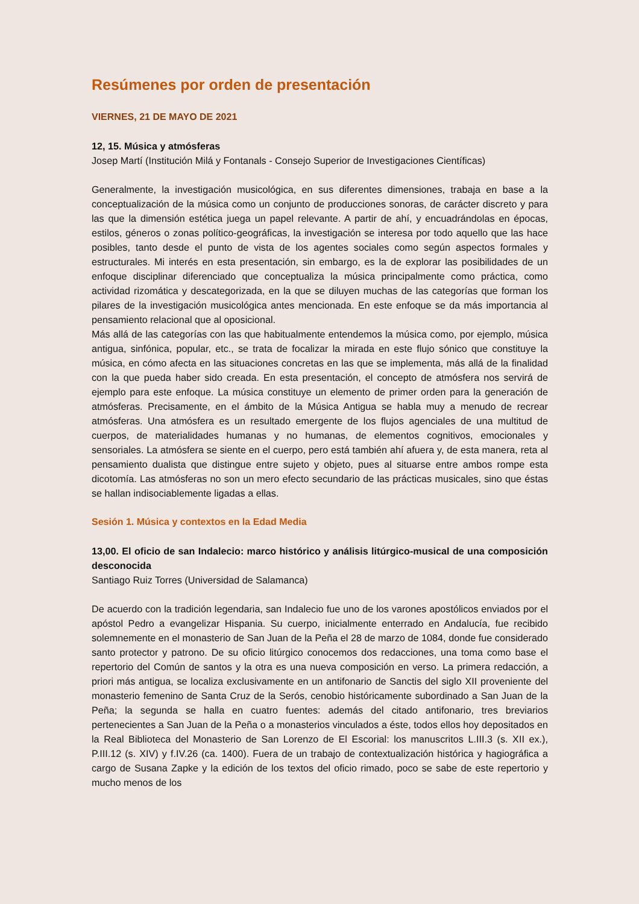Resúmenes por orden de presentación
VIERNES, 21 DE MAYO DE 2021
12, 15. Música y atmósferas
Josep Martí (Institución Milá y Fontanals - Consejo Superior de Investigaciones Científicas)
Generalmente, la investigación musicológica, en sus diferentes dimensiones, trabaja en base a la conceptualización de la música como un conjunto de producciones sonoras, de carácter discreto y para las que la dimensión estética juega un papel relevante. A partir de ahí, y encuadrándolas en épocas, estilos, géneros o zonas político-geográficas, la investigación se interesa por todo aquello que las hace posibles, tanto desde el punto de vista de los agentes sociales como según aspectos formales y estructurales. Mi interés en esta presentación, sin embargo, es la de explorar las posibilidades de un enfoque disciplinar diferenciado que conceptualiza la música principalmente como práctica, como actividad rizomática y descategorizada, en la que se diluyen muchas de las categorías que forman los pilares de la investigación musicológica antes mencionada. En este enfoque se da más importancia al pensamiento relacional que al oposicional.
Más allá de las categorías con las que habitualmente entendemos la música como, por ejemplo, música antigua, sinfónica, popular, etc., se trata de focalizar la mirada en este flujo sónico que constituye la música, en cómo afecta en las situaciones concretas en las que se implementa, más allá de la finalidad con la que pueda haber sido creada. En esta presentación, el concepto de atmósfera nos servirá de ejemplo para este enfoque. La música constituye un elemento de primer orden para la generación de atmósferas. Precisamente, en el ámbito de la Música Antigua se habla muy a menudo de recrear atmósferas. Una atmósfera es un resultado emergente de los flujos agenciales de una multitud de cuerpos, de materialidades humanas y no humanas, de elementos cognitivos, emocionales y sensoriales. La atmósfera se siente en el cuerpo, pero está también ahí afuera y, de esta manera, reta al pensamiento dualista que distingue entre sujeto y objeto, pues al situarse entre ambos rompe esta dicotomía. Las atmósferas no son un mero efecto secundario de las prácticas musicales, sino que éstas se hallan indisociablemente ligadas a ellas.
Sesión 1. Música y contextos en la Edad Media
13,00. El oficio de san Indalecio: marco histórico y análisis litúrgico-musical de una composición desconocida
Santiago Ruiz Torres (Universidad de Salamanca)
De acuerdo con la tradición legendaria, san Indalecio fue uno de los varones apostólicos enviados por el apóstol Pedro a evangelizar Hispania. Su cuerpo, inicialmente enterrado en Andalucía, fue recibido solemnemente en el monasterio de San Juan de la Peña el 28 de marzo de 1084, donde fue considerado santo protector y patrono. De su oficio litúrgico conocemos dos redacciones, una toma como base el repertorio del Común de santos y la otra es una nueva composición en verso. La primera redacción, a priori más antigua, se localiza exclusivamente en un antifonario de Sanctis del siglo XII proveniente del monasterio femenino de Santa Cruz de la Serós, cenobio históricamente subordinado a San Juan de la Peña; la segunda se halla en cuatro fuentes: además del citado antifonario, tres breviarios pertenecientes a San Juan de la Peña o a monasterios vinculados a éste, todos ellos hoy depositados en la Real Biblioteca del Monasterio de San Lorenzo de El Escorial: los manuscritos L.III.3 (s. XII ex.), P.III.12 (s. XIV) y f.IV.26 (ca. 1400). Fuera de un trabajo de contextualización histórica y hagiográfica a cargo de Susana Zapke y la edición de los textos del oficio rimado, poco se sabe de este repertorio y mucho menos de los